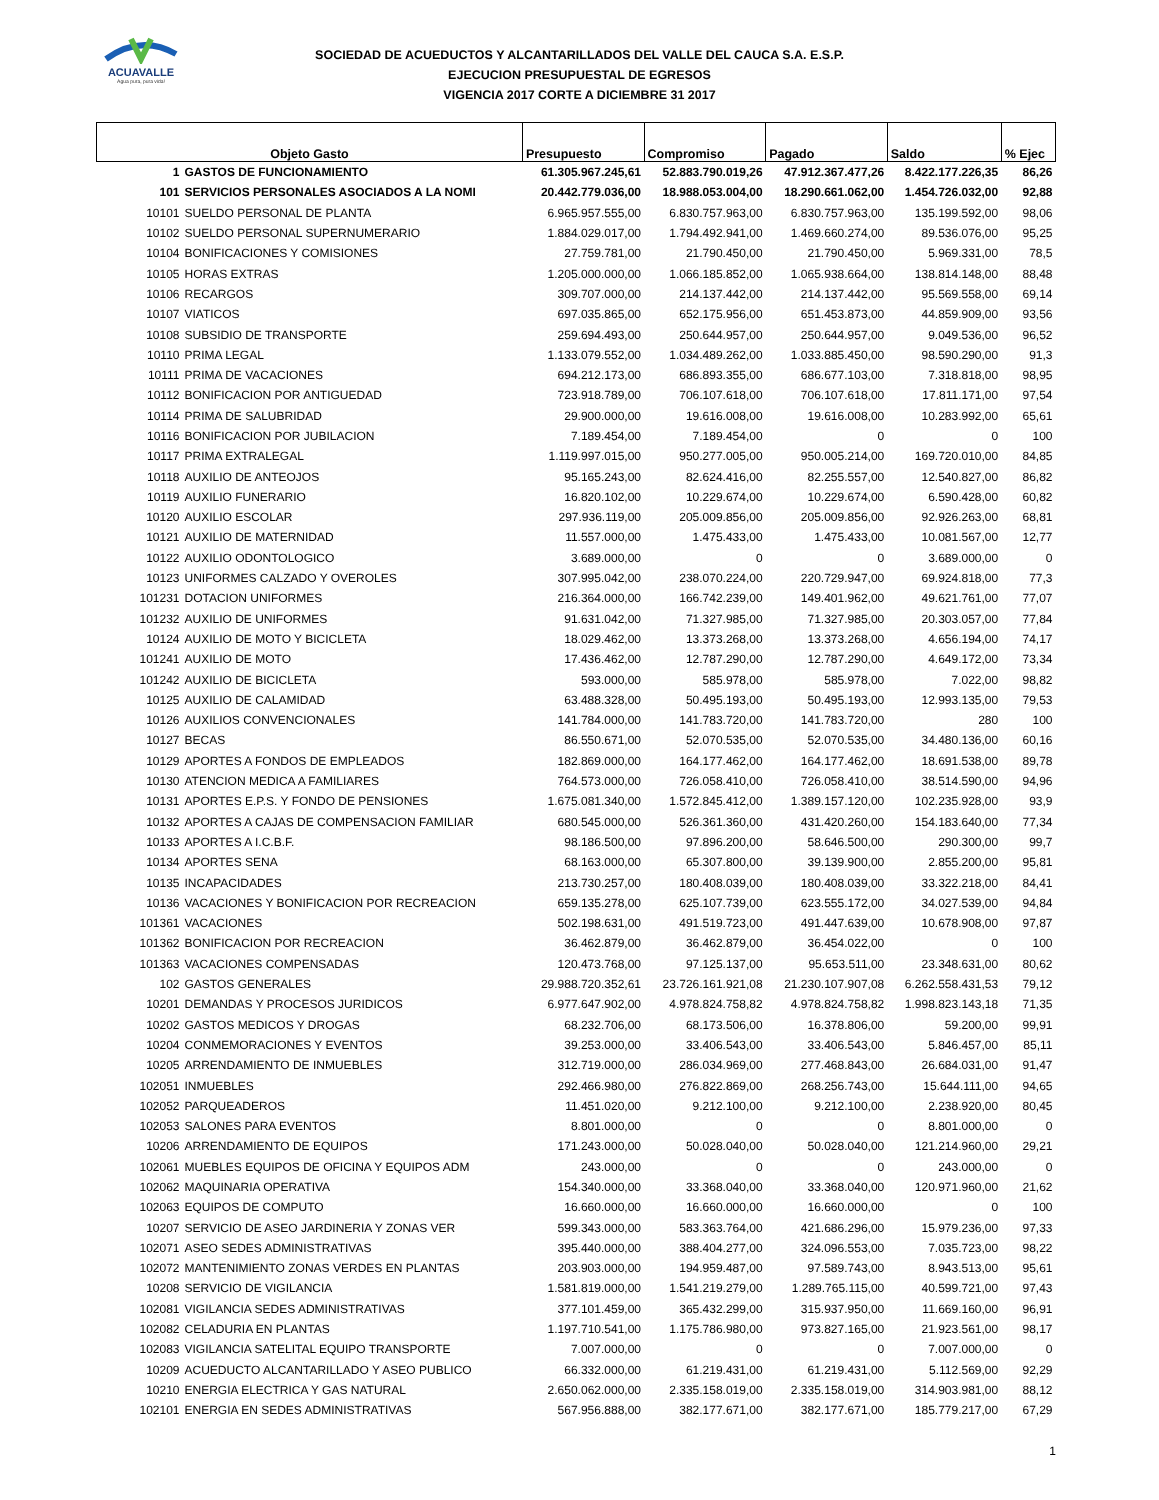ACUAVALLE
Agua pura, pura vida!
SOCIEDAD DE ACUEDUCTOS Y ALCANTARILLADOS DEL VALLE DEL CAUCA S.A. E.S.P.
EJECUCION PRESUPUESTAL DE EGRESOS
VIGENCIA 2017 CORTE A DICIEMBRE 31 2017
| Objeto Gasto | | Presupuesto | Compromiso | Pagado | Saldo | % Ejec |
| --- | --- | --- | --- | --- | --- | --- |
| 1 | GASTOS DE FUNCIONAMIENTO | 61.305.967.245,61 | 52.883.790.019,26 | 47.912.367.477,26 | 8.422.177.226,35 | 86,26 |
| 101 | SERVICIOS PERSONALES ASOCIADOS A LA NOMI | 20.442.779.036,00 | 18.988.053.004,00 | 18.290.661.062,00 | 1.454.726.032,00 | 92,88 |
| 10101 | SUELDO PERSONAL DE PLANTA | 6.965.957.555,00 | 6.830.757.963,00 | 6.830.757.963,00 | 135.199.592,00 | 98,06 |
| 10102 | SUELDO PERSONAL SUPERNUMERARIO | 1.884.029.017,00 | 1.794.492.941,00 | 1.469.660.274,00 | 89.536.076,00 | 95,25 |
| 10104 | BONIFICACIONES Y COMISIONES | 27.759.781,00 | 21.790.450,00 | 21.790.450,00 | 5.969.331,00 | 78,5 |
| 10105 | HORAS EXTRAS | 1.205.000.000,00 | 1.066.185.852,00 | 1.065.938.664,00 | 138.814.148,00 | 88,48 |
| 10106 | RECARGOS | 309.707.000,00 | 214.137.442,00 | 214.137.442,00 | 95.569.558,00 | 69,14 |
| 10107 | VIATICOS | 697.035.865,00 | 652.175.956,00 | 651.453.873,00 | 44.859.909,00 | 93,56 |
| 10108 | SUBSIDIO DE TRANSPORTE | 259.694.493,00 | 250.644.957,00 | 250.644.957,00 | 9.049.536,00 | 96,52 |
| 10110 | PRIMA LEGAL | 1.133.079.552,00 | 1.034.489.262,00 | 1.033.885.450,00 | 98.590.290,00 | 91,3 |
| 10111 | PRIMA DE VACACIONES | 694.212.173,00 | 686.893.355,00 | 686.677.103,00 | 7.318.818,00 | 98,95 |
| 10112 | BONIFICACION POR ANTIGUEDAD | 723.918.789,00 | 706.107.618,00 | 706.107.618,00 | 17.811.171,00 | 97,54 |
| 10114 | PRIMA DE SALUBRIDAD | 29.900.000,00 | 19.616.008,00 | 19.616.008,00 | 10.283.992,00 | 65,61 |
| 10116 | BONIFICACION POR JUBILACION | 7.189.454,00 | 7.189.454,00 | 0 | 0 | 100 |
| 10117 | PRIMA EXTRALEGAL | 1.119.997.015,00 | 950.277.005,00 | 950.005.214,00 | 169.720.010,00 | 84,85 |
| 10118 | AUXILIO DE ANTEOJOS | 95.165.243,00 | 82.624.416,00 | 82.255.557,00 | 12.540.827,00 | 86,82 |
| 10119 | AUXILIO FUNERARIO | 16.820.102,00 | 10.229.674,00 | 10.229.674,00 | 6.590.428,00 | 60,82 |
| 10120 | AUXILIO ESCOLAR | 297.936.119,00 | 205.009.856,00 | 205.009.856,00 | 92.926.263,00 | 68,81 |
| 10121 | AUXILIO DE MATERNIDAD | 11.557.000,00 | 1.475.433,00 | 1.475.433,00 | 10.081.567,00 | 12,77 |
| 10122 | AUXILIO ODONTOLOGICO | 3.689.000,00 | 0 | 0 | 3.689.000,00 | 0 |
| 10123 | UNIFORMES CALZADO Y OVEROLES | 307.995.042,00 | 238.070.224,00 | 220.729.947,00 | 69.924.818,00 | 77,3 |
| 101231 | DOTACION UNIFORMES | 216.364.000,00 | 166.742.239,00 | 149.401.962,00 | 49.621.761,00 | 77,07 |
| 101232 | AUXILIO DE UNIFORMES | 91.631.042,00 | 71.327.985,00 | 71.327.985,00 | 20.303.057,00 | 77,84 |
| 10124 | AUXILIO DE MOTO Y BICICLETA | 18.029.462,00 | 13.373.268,00 | 13.373.268,00 | 4.656.194,00 | 74,17 |
| 101241 | AUXILIO DE MOTO | 17.436.462,00 | 12.787.290,00 | 12.787.290,00 | 4.649.172,00 | 73,34 |
| 101242 | AUXILIO DE BICICLETA | 593.000,00 | 585.978,00 | 585.978,00 | 7.022,00 | 98,82 |
| 10125 | AUXILIO DE CALAMIDAD | 63.488.328,00 | 50.495.193,00 | 50.495.193,00 | 12.993.135,00 | 79,53 |
| 10126 | AUXILIOS CONVENCIONALES | 141.784.000,00 | 141.783.720,00 | 141.783.720,00 | 280 | 100 |
| 10127 | BECAS | 86.550.671,00 | 52.070.535,00 | 52.070.535,00 | 34.480.136,00 | 60,16 |
| 10129 | APORTES A FONDOS DE EMPLEADOS | 182.869.000,00 | 164.177.462,00 | 164.177.462,00 | 18.691.538,00 | 89,78 |
| 10130 | ATENCION MEDICA A FAMILIARES | 764.573.000,00 | 726.058.410,00 | 726.058.410,00 | 38.514.590,00 | 94,96 |
| 10131 | APORTES E.P.S. Y FONDO DE PENSIONES | 1.675.081.340,00 | 1.572.845.412,00 | 1.389.157.120,00 | 102.235.928,00 | 93,9 |
| 10132 | APORTES A CAJAS DE COMPENSACION FAMILIAR | 680.545.000,00 | 526.361.360,00 | 431.420.260,00 | 154.183.640,00 | 77,34 |
| 10133 | APORTES A I.C.B.F. | 98.186.500,00 | 97.896.200,00 | 58.646.500,00 | 290.300,00 | 99,7 |
| 10134 | APORTES SENA | 68.163.000,00 | 65.307.800,00 | 39.139.900,00 | 2.855.200,00 | 95,81 |
| 10135 | INCAPACIDADES | 213.730.257,00 | 180.408.039,00 | 180.408.039,00 | 33.322.218,00 | 84,41 |
| 10136 | VACACIONES Y BONIFICACION POR RECREACION | 659.135.278,00 | 625.107.739,00 | 623.555.172,00 | 34.027.539,00 | 94,84 |
| 101361 | VACACIONES | 502.198.631,00 | 491.519.723,00 | 491.447.639,00 | 10.678.908,00 | 97,87 |
| 101362 | BONIFICACION POR RECREACION | 36.462.879,00 | 36.462.879,00 | 36.454.022,00 | 0 | 100 |
| 101363 | VACACIONES COMPENSADAS | 120.473.768,00 | 97.125.137,00 | 95.653.511,00 | 23.348.631,00 | 80,62 |
| 102 | GASTOS GENERALES | 29.988.720.352,61 | 23.726.161.921,08 | 21.230.107.907,08 | 6.262.558.431,53 | 79,12 |
| 10201 | DEMANDAS Y PROCESOS JURIDICOS | 6.977.647.902,00 | 4.978.824.758,82 | 4.978.824.758,82 | 1.998.823.143,18 | 71,35 |
| 10202 | GASTOS MEDICOS Y DROGAS | 68.232.706,00 | 68.173.506,00 | 16.378.806,00 | 59.200,00 | 99,91 |
| 10204 | CONMEMORACIONES Y EVENTOS | 39.253.000,00 | 33.406.543,00 | 33.406.543,00 | 5.846.457,00 | 85,11 |
| 10205 | ARRENDAMIENTO DE INMUEBLES | 312.719.000,00 | 286.034.969,00 | 277.468.843,00 | 26.684.031,00 | 91,47 |
| 102051 | INMUEBLES | 292.466.980,00 | 276.822.869,00 | 268.256.743,00 | 15.644.111,00 | 94,65 |
| 102052 | PARQUEADEROS | 11.451.020,00 | 9.212.100,00 | 9.212.100,00 | 2.238.920,00 | 80,45 |
| 102053 | SALONES PARA EVENTOS | 8.801.000,00 | 0 | 0 | 8.801.000,00 | 0 |
| 10206 | ARRENDAMIENTO DE EQUIPOS | 171.243.000,00 | 50.028.040,00 | 50.028.040,00 | 121.214.960,00 | 29,21 |
| 102061 | MUEBLES EQUIPOS DE OFICINA Y EQUIPOS ADM | 243.000,00 | 0 | 0 | 243.000,00 | 0 |
| 102062 | MAQUINARIA OPERATIVA | 154.340.000,00 | 33.368.040,00 | 33.368.040,00 | 120.971.960,00 | 21,62 |
| 102063 | EQUIPOS DE COMPUTO | 16.660.000,00 | 16.660.000,00 | 16.660.000,00 | 0 | 100 |
| 10207 | SERVICIO DE ASEO JARDINERIA Y ZONAS VER | 599.343.000,00 | 583.363.764,00 | 421.686.296,00 | 15.979.236,00 | 97,33 |
| 102071 | ASEO SEDES ADMINISTRATIVAS | 395.440.000,00 | 388.404.277,00 | 324.096.553,00 | 7.035.723,00 | 98,22 |
| 102072 | MANTENIMIENTO ZONAS VERDES EN PLANTAS | 203.903.000,00 | 194.959.487,00 | 97.589.743,00 | 8.943.513,00 | 95,61 |
| 10208 | SERVICIO DE VIGILANCIA | 1.581.819.000,00 | 1.541.219.279,00 | 1.289.765.115,00 | 40.599.721,00 | 97,43 |
| 102081 | VIGILANCIA SEDES ADMINISTRATIVAS | 377.101.459,00 | 365.432.299,00 | 315.937.950,00 | 11.669.160,00 | 96,91 |
| 102082 | CELADURIA EN PLANTAS | 1.197.710.541,00 | 1.175.786.980,00 | 973.827.165,00 | 21.923.561,00 | 98,17 |
| 102083 | VIGILANCIA SATELITAL EQUIPO TRANSPORTE | 7.007.000,00 | 0 | 0 | 7.007.000,00 | 0 |
| 10209 | ACUEDUCTO ALCANTARILLADO Y ASEO PUBLICO | 66.332.000,00 | 61.219.431,00 | 61.219.431,00 | 5.112.569,00 | 92,29 |
| 10210 | ENERGIA ELECTRICA Y GAS NATURAL | 2.650.062.000,00 | 2.335.158.019,00 | 2.335.158.019,00 | 314.903.981,00 | 88,12 |
| 102101 | ENERGIA EN SEDES ADMINISTRATIVAS | 567.956.888,00 | 382.177.671,00 | 382.177.671,00 | 185.779.217,00 | 67,29 |
1